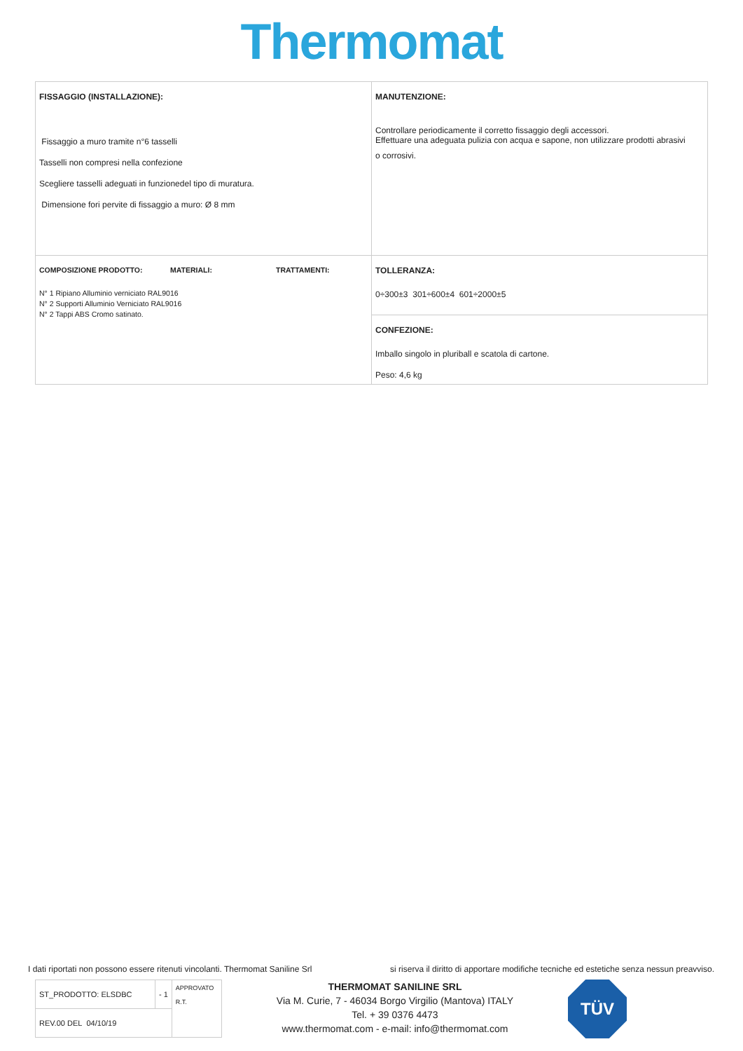Thermomat
| FISSAGGIO (INSTALLAZIONE): Fissaggio a muro tramite n°6 tasselli Tasselli non compresi nella confezione Scegliere tasselli adeguati in funzionedel tipo di muratura. Dimensione fori pervite di fissaggio a muro: Ø 8 mm | MANUTENZIONE: Controllare periodicamente il corretto fissaggio degli accessori. Effettuare una adeguata pulizia con acqua e sapone, non utilizzare prodotti abrasivi o corrosivi. |
| COMPOSIZIONE PRODOTTO: MATERIALI: TRATTAMENTI: N° 1 Ripiano Alluminio verniciato RAL9016 N° 2 Supporti Alluminio Verniciato RAL9016 N° 2 Tappi ABS Cromo satinato. | TOLLERANZA: 0÷300±3 301÷600±4 601÷2000±5 |
| | CONFEZIONE: Imballo singolo in pluriball e scatola di cartone. Peso: 4,6 kg |
I dati riportati non possono essere ritenuti vincolanti. Thermomat Saniline Srl si riserva il diritto di apportare modifiche tecniche ed estetiche senza nessun preavviso.
| ST_PRODOTTO: ELSDBC | - 1 | APPROVATO R.T. |
| REV.00 DEL 04/10/19 | | |
THERMOMAT SANILINE SRL
Via M. Curie, 7 - 46034 Borgo Virgilio (Mantova) ITALY
Tel. + 39 0376 4473
www.thermomat.com - e-mail: info@thermomat.com
TÜV